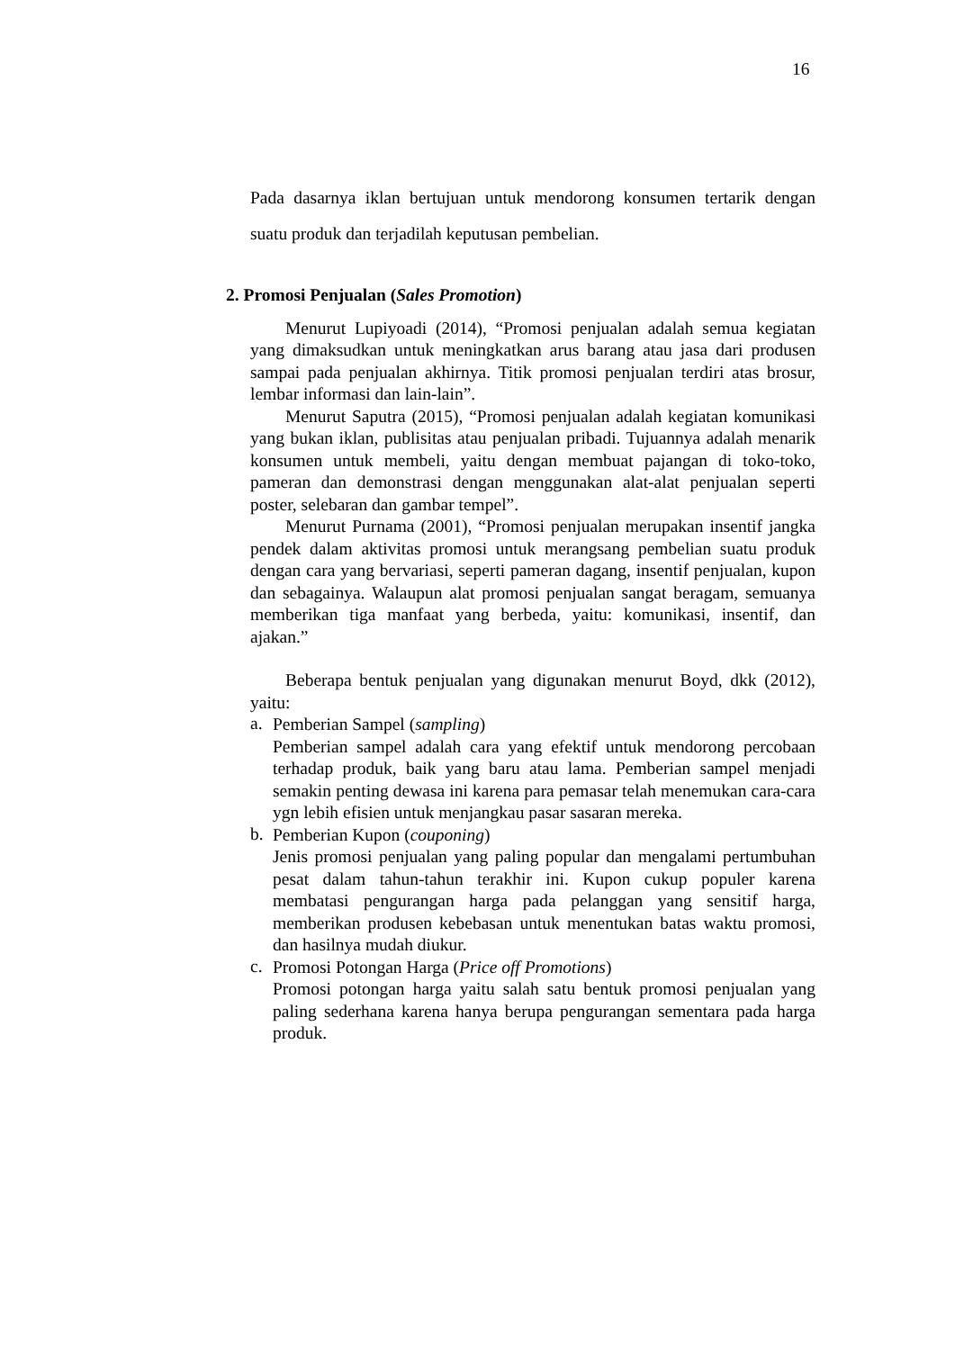16
Pada dasarnya iklan bertujuan untuk mendorong konsumen tertarik dengan suatu produk dan terjadilah keputusan pembelian.
2. Promosi Penjualan (Sales Promotion)
Menurut Lupiyoadi (2014), “Promosi penjualan adalah semua kegiatan yang dimaksudkan untuk meningkatkan arus barang atau jasa dari produsen sampai pada penjualan akhirnya. Titik promosi penjualan terdiri atas brosur, lembar informasi dan lain-lain”.
Menurut Saputra (2015), “Promosi penjualan adalah kegiatan komunikasi yang bukan iklan, publisitas atau penjualan pribadi. Tujuannya adalah menarik konsumen untuk membeli, yaitu dengan membuat pajangan di toko-toko, pameran dan demonstrasi dengan menggunakan alat-alat penjualan seperti poster, selebaran dan gambar tempel”.
Menurut Purnama (2001), “Promosi penjualan merupakan insentif jangka pendek dalam aktivitas promosi untuk merangsang pembelian suatu produk dengan cara yang bervariasi, seperti pameran dagang, insentif penjualan, kupon dan sebagainya. Walaupun alat promosi penjualan sangat beragam, semuanya memberikan tiga manfaat yang berbeda, yaitu: komunikasi, insentif, dan ajakan.”
Beberapa bentuk penjualan yang digunakan menurut Boyd, dkk (2012), yaitu:
a.
Pemberian Sampel (sampling)
Pemberian sampel adalah cara yang efektif untuk mendorong percobaan terhadap produk, baik yang baru atau lama. Pemberian sampel menjadi semakin penting dewasa ini karena para pemasar telah menemukan cara-cara ygn lebih efisien untuk menjangkau pasar sasaran mereka.
b.
Pemberian Kupon (couponing)
Jenis promosi penjualan yang paling popular dan mengalami pertumbuhan pesat dalam tahun-tahun terakhir ini. Kupon cukup populer karena membatasi pengurangan harga pada pelanggan yang sensitif harga, memberikan produsen kebebasan untuk menentukan batas waktu promosi, dan hasilnya mudah diukur.
c.
Promosi Potongan Harga (Price off Promotions)
Promosi potongan harga yaitu salah satu bentuk promosi penjualan yang paling sederhana karena hanya berupa pengurangan sementara pada harga produk.